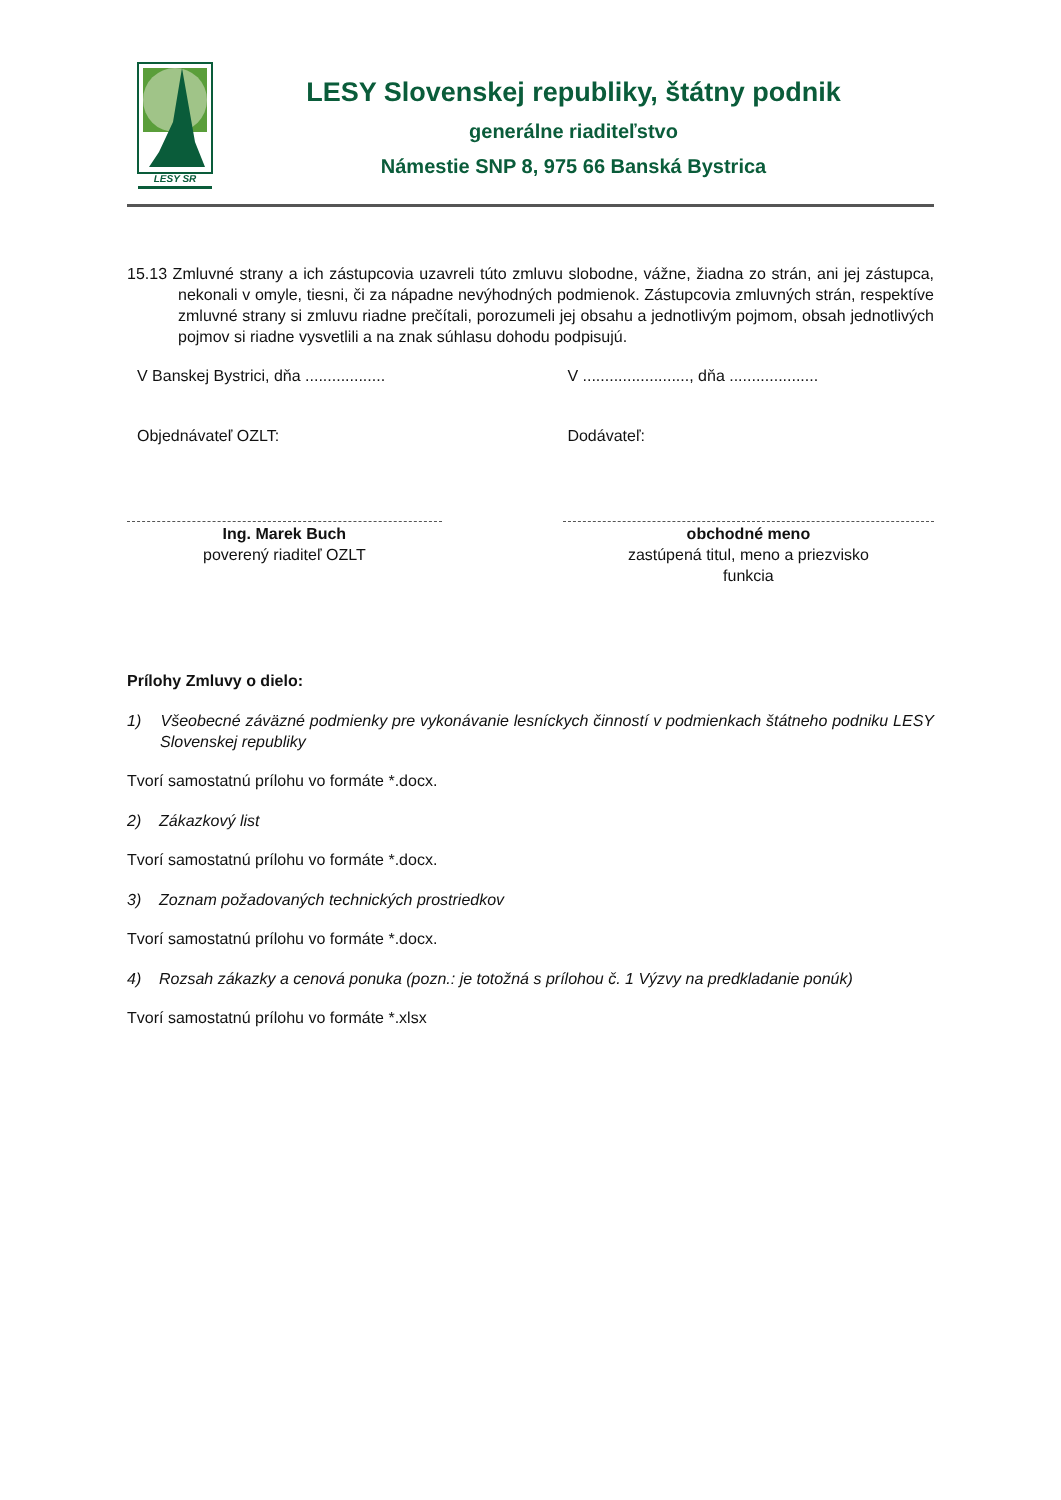LESY SR
LESY Slovenskej republiky, štátny podnik
generálne riaditeľstvo
Námestie SNP 8, 975 66 Banská Bystrica
15.13 Zmluvné strany a ich zástupcovia uzavreli túto zmluvu slobodne, vážne, žiadna zo strán, ani jej zástupca, nekonali v omyle, tiesni, či za nápadne nevýhodných podmienok. Zástupcovia zmluvných strán, respektíve zmluvné strany si zmluvu riadne prečítali, porozumeli jej obsahu a jednotlivým pojmom, obsah jednotlivých pojmov si riadne vysvetlili a na znak súhlasu dohodu podpisujú.
V Banskej Bystrici, dňa ..................
V ........................, dňa ....................
Objednávateľ OZLT: Dodávateľ:
Ing. Marek Buch
poverený riaditeľ OZLT
obchodné meno
zastúpená titul, meno a priezvisko
funkcia
Prílohy Zmluvy o dielo:
1) Všeobecné záväzné podmienky pre vykonávanie lesníckych činností v podmienkach štátneho podniku LESY Slovenskej republiky
Tvorí samostatnú prílohu vo formáte *.docx.
2) Zákazkový list
Tvorí samostatnú prílohu vo formáte *.docx.
3) Zoznam požadovaných technických prostriedkov
Tvorí samostatnú prílohu vo formáte *.docx.
4) Rozsah zákazky a cenová ponuka (pozn.: je totožná s prílohou č. 1 Výzvy na predkladanie ponúk)
Tvorí samostatnú prílohu vo formáte *.xlsx